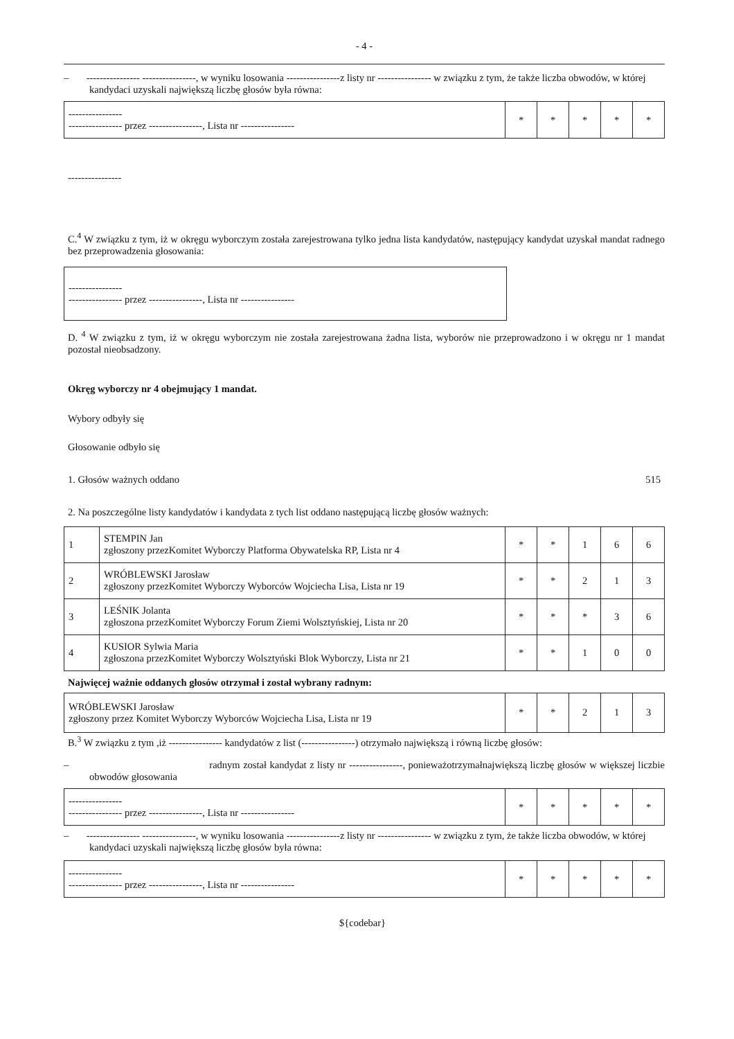- 4 -
– ---------------- ----------------, w wyniku losowania ----------------z listy nr ---------------- w związku z tym, że także liczba obwodów, w której kandydaci uzyskali największą liczbę głosów była równa:
| ---------------- ---------------- przez ----------------, Lista nr ---------------- | * | * | * | * | * |
----------------
C.<sup>4</sup> W związku z tym, iż w okręgu wyborczym została zarejestrowana tylko jedna lista kandydatów, następujący kandydat uzyskał mandat radnego bez przeprowadzenia głosowania:
| ---------------- ---------------- przez ----------------, Lista nr ---------------- |
D. <sup>4</sup> W związku z tym, iż w okręgu wyborczym nie została zarejestrowana żadna lista, wyborów nie przeprowadzono i w okręgu nr 1 mandat pozostał nieobsadzony.
Okręg wyborczy nr 4 obejmujący 1 mandat.
Wybory odbyły się
Głosowanie odbyło się
1. Głosów ważnych oddano 515
2. Na poszczególne listy kandydatów i kandydata z tych list oddano następującą liczbę głosów ważnych:
| 1 | STEMPIN Jan zgłoszony przezKomitet Wyborczy Platforma Obywatelska RP, Lista nr 4 | * | * | 1 | 6 | 6 |
| 2 | WRÓBLEWSKI Jarosław zgłoszony przezKomitet Wyborczy Wyborców Wojciecha Lisa, Lista nr 19 | * | * | 2 | 1 | 3 |
| 3 | LEŚNIK Jolanta zgłoszona przezKomitet Wyborczy Forum Ziemi Wolsztyńskiej, Lista nr 20 | * | * | * | 3 | 6 |
| 4 | KUSIOR Sylwia Maria zgłoszona przezKomitet Wyborczy Wolsztyński Blok Wyborczy, Lista nr 21 | * | * | 1 | 0 | 0 |
Najwięcej ważnie oddanych głosów otrzymał i został wybrany radnym:
| WRÓBLEWSKI Jarosław zgłoszony przez Komitet Wyborczy Wyborców Wojciecha Lisa, Lista nr 19 | * | * | 2 | 1 | 3 |
B.<sup>3</sup> W związku z tym ,iż ---------------- kandydatów z list (----------------) otrzymało największą i równą liczbę głosów:
– radnym został kandydat z listy nr ----------------, ponieważotrzymałnajwiększą liczbę głosów w większej liczbie obwodów głosowania
| ---------------- ---------------- przez ----------------, Lista nr ---------------- | * | * | * | * | * |
– ---------------- ----------------, w wyniku losowania ----------------z listy nr ---------------- w związku z tym, że także liczba obwodów, w której kandydaci uzyskali największą liczbę głosów była równa:
| ---------------- ---------------- przez ----------------, Lista nr ---------------- | * | * | * | * | * |
${codebar}